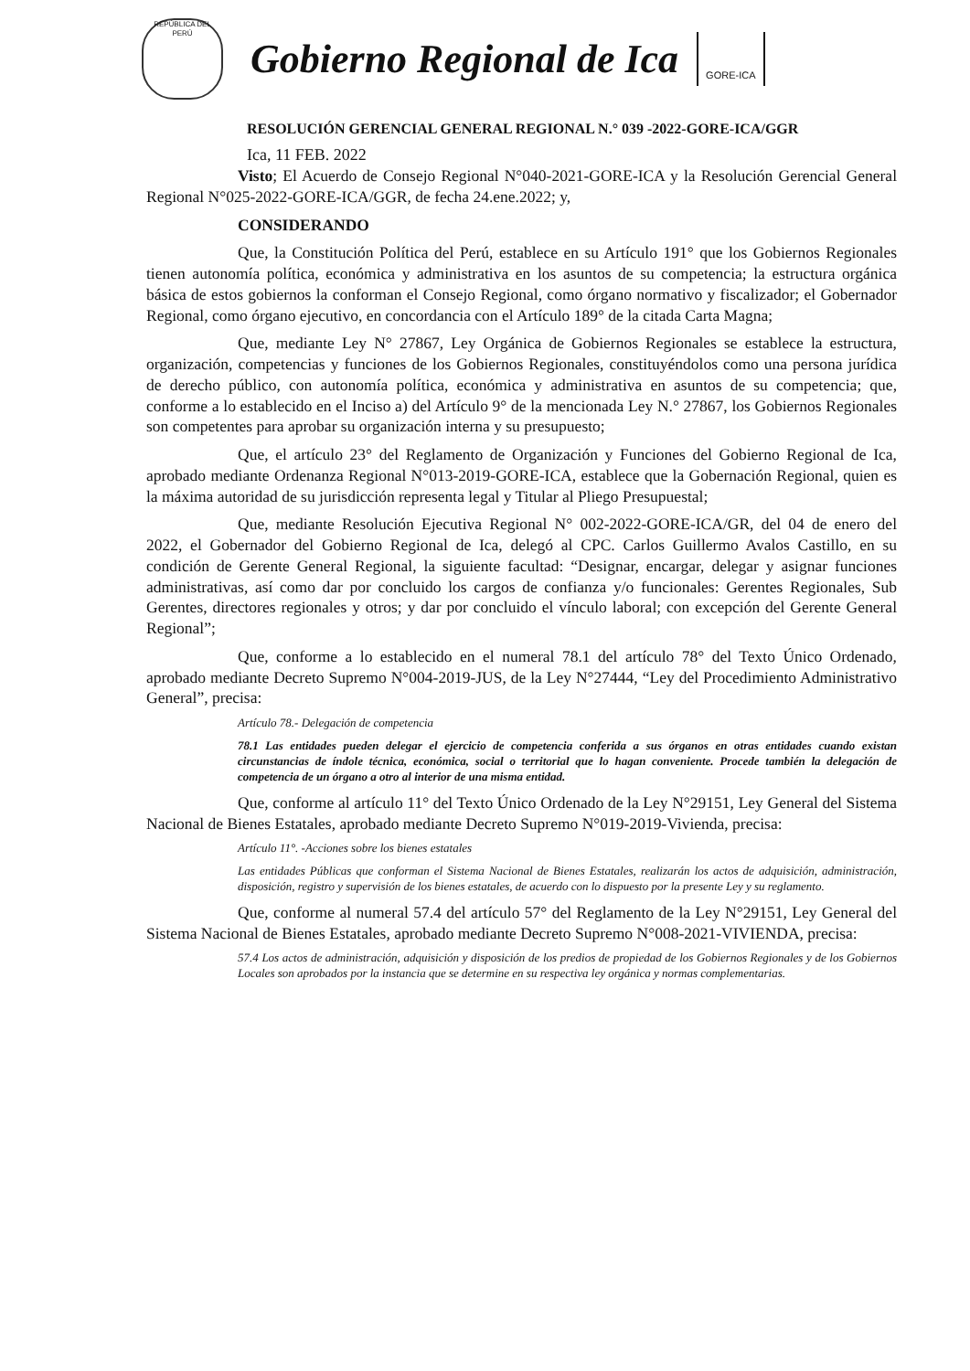REPÚBLICA DEL PERÚ
Gobierno Regional de Ica
GORE-ICA
RESOLUCIÓN GERENCIAL GENERAL REGIONAL N.° 039 -2022-GORE-ICA/GGR
Ica, 11 FEB. 2022
Visto; El Acuerdo de Consejo Regional N°040-2021-GORE-ICA y la Resolución Gerencial General Regional N°025-2022-GORE-ICA/GGR, de fecha 24.ene.2022; y,
CONSIDERANDO
Que, la Constitución Política del Perú, establece en su Artículo 191° que los Gobiernos Regionales tienen autonomía política, económica y administrativa en los asuntos de su competencia; la estructura orgánica básica de estos gobiernos la conforman el Consejo Regional, como órgano normativo y fiscalizador; el Gobernador Regional, como órgano ejecutivo, en concordancia con el Artículo 189° de la citada Carta Magna;
Que, mediante Ley N° 27867, Ley Orgánica de Gobiernos Regionales se establece la estructura, organización, competencias y funciones de los Gobiernos Regionales, constituyéndolos como una persona jurídica de derecho público, con autonomía política, económica y administrativa en asuntos de su competencia; que, conforme a lo establecido en el Inciso a) del Artículo 9° de la mencionada Ley N.° 27867, los Gobiernos Regionales son competentes para aprobar su organización interna y su presupuesto;
Que, el artículo 23° del Reglamento de Organización y Funciones del Gobierno Regional de Ica, aprobado mediante Ordenanza Regional N°013-2019-GORE-ICA, establece que la Gobernación Regional, quien es la máxima autoridad de su jurisdicción representa legal y Titular al Pliego Presupuestal;
Que, mediante Resolución Ejecutiva Regional N° 002-2022-GORE-ICA/GR, del 04 de enero del 2022, el Gobernador del Gobierno Regional de Ica, delegó al CPC. Carlos Guillermo Avalos Castillo, en su condición de Gerente General Regional, la siguiente facultad: “Designar, encargar, delegar y asignar funciones administrativas, así como dar por concluido los cargos de confianza y/o funcionales: Gerentes Regionales, Sub Gerentes, directores regionales y otros; y dar por concluido el vínculo laboral; con excepción del Gerente General Regional”;
Que, conforme a lo establecido en el numeral 78.1 del artículo 78° del Texto Único Ordenado, aprobado mediante Decreto Supremo N°004-2019-JUS, de la Ley N°27444, “Ley del Procedimiento Administrativo General”, precisa:
Artículo 78.- Delegación de competencia
78.1 Las entidades pueden delegar el ejercicio de competencia conferida a sus órganos en otras entidades cuando existan circunstancias de índole técnica, económica, social o territorial que lo hagan conveniente. Procede también la delegación de competencia de un órgano a otro al interior de una misma entidad.
Que, conforme al artículo 11° del Texto Único Ordenado de la Ley N°29151, Ley General del Sistema Nacional de Bienes Estatales, aprobado mediante Decreto Supremo N°019-2019-Vivienda, precisa:
Artículo 11°. -Acciones sobre los bienes estatales
Las entidades Públicas que conforman el Sistema Nacional de Bienes Estatales, realizarán los actos de adquisición, administración, disposición, registro y supervisión de los bienes estatales, de acuerdo con lo dispuesto por la presente Ley y su reglamento.
Que, conforme al numeral 57.4 del artículo 57° del Reglamento de la Ley N°29151, Ley General del Sistema Nacional de Bienes Estatales, aprobado mediante Decreto Supremo N°008-2021-VIVIENDA, precisa:
57.4 Los actos de administración, adquisición y disposición de los predios de propiedad de los Gobiernos Regionales y de los Gobiernos Locales son aprobados por la instancia que se determine en su respectiva ley orgánica y normas complementarias.